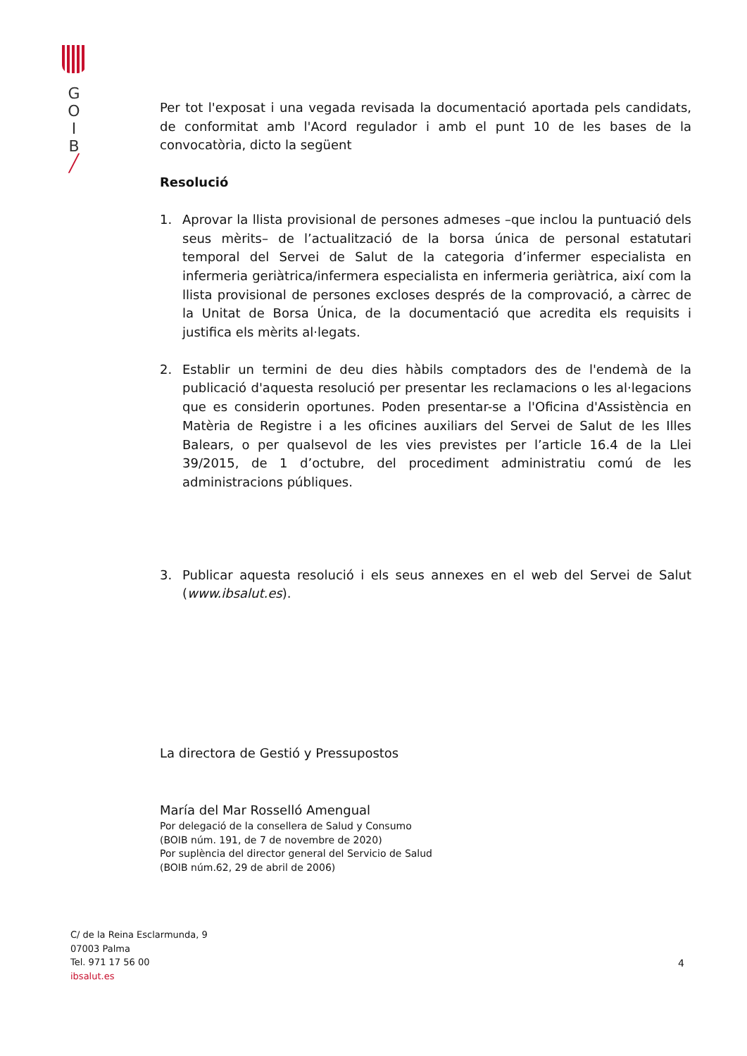G
O
I
B
╱
Per tot l'exposat i una vegada revisada la documentació aportada pels candidats, de conformitat amb l'Acord regulador i amb el punt 10 de les bases de la convocatòria, dicto la següent
Resolució
1. Aprovar la llista provisional de persones admeses –que inclou la puntuació dels seus mèrits– de l’actualització de la borsa única de personal estatutari temporal del Servei de Salut de la categoria d’infermer especialista en infermeria geriàtrica/infermera especialista en infermeria geriàtrica, així com la llista provisional de persones excloses després de la comprovació, a càrrec de la Unitat de Borsa Única, de la documentació que acredita els requisits i justifica els mèrits al·legats.
2. Establir un termini de deu dies hàbils comptadors des de l'endemà de la publicació d'aquesta resolució per presentar les reclamacions o les al·legacions que es considerin oportunes. Poden presentar-se a l'Oficina d'Assistència en Matèria de Registre i a les oficines auxiliars del Servei de Salut de les Illes Balears, o per qualsevol de les vies previstes per l’article 16.4 de la Llei 39/2015, de 1 d’octubre, del procediment administratiu comú de les administracions públiques.
3. Publicar aquesta resolució i els seus annexes en el web del Servei de Salut (www.ibsalut.es).
La directora de Gestió y Pressupostos
María del Mar Rosselló Amengual
Por delegació de la consellera de Salud y Consumo
(BOIB núm. 191, de 7 de novembre de 2020)
Por suplència del director general del Servicio de Salud
(BOIB núm.62, 29 de abril de 2006)
C/ de la Reina Esclarmunda, 9
07003 Palma
Tel. 971 17 56 00
ibsalut.es
4